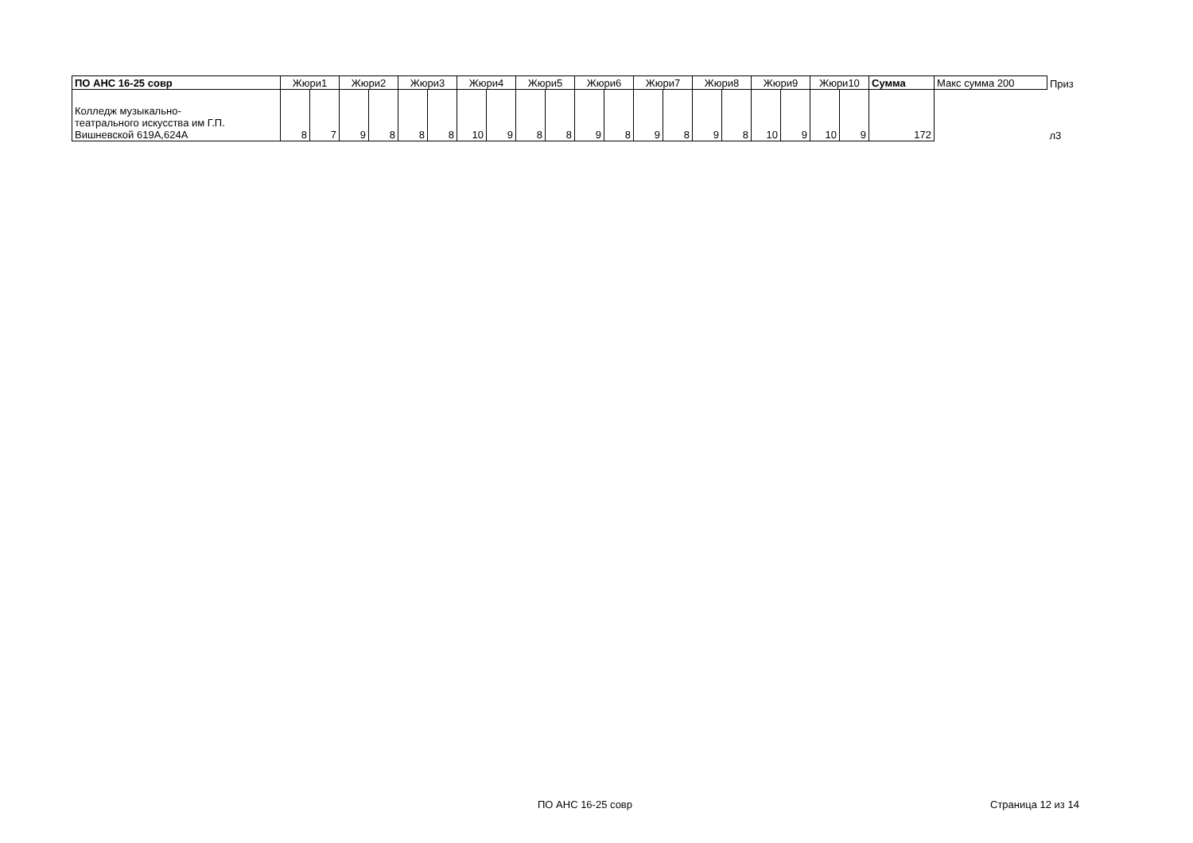| ПО АНС 16-25 совр | Жюри1 | | Жюри2 | | Жюри3 | | Жюри4 | | Жюри5 | | Жюри6 | | Жюри7 | | Жюри8 | | Жюри9 | | Жюри10 | | Сумма | Макс сумма 200 | Приз |
| Колледж музыкально- театрального искусства им Г.П. Вишневской 619А,624А | 8 | 7 | 9 | 8 | 8 | 8 | 10 | 9 | 8 | 8 | 9 | 8 | 9 | 8 | 9 | 8 | 10 | 9 | 10 | 9 | 172 | | л3 |
ПО АНС 16-25 совр Страница 12 из 14